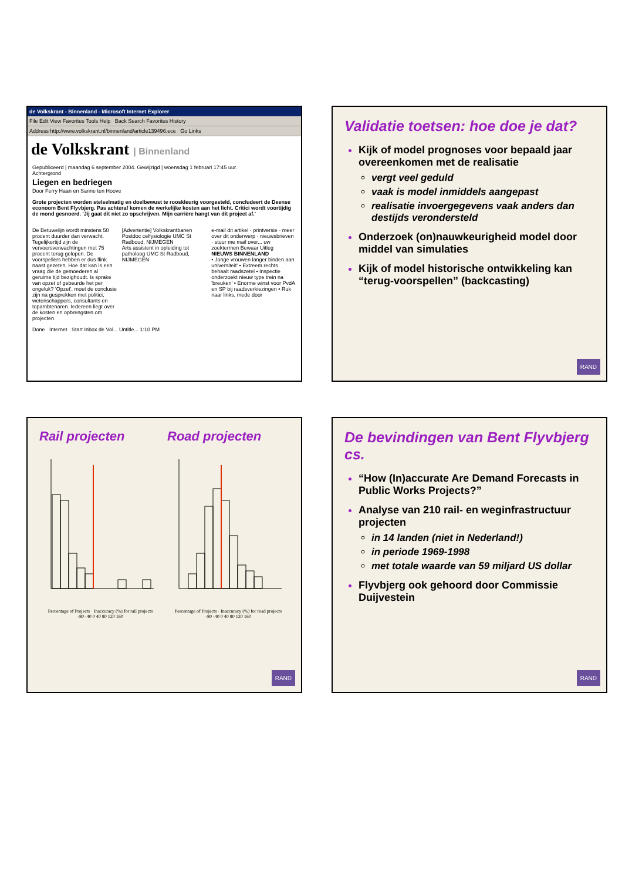de Volkskrant - Binnenland - Microsoft Internet Explorer
File Edit View Favorites Tools Help Back Search Favorites History
Address http://www.volkskrant.nl/binnenland/article139496.ece Go Links
de Volkskrant | Binnenland
Gepubliceerd | maandag 6 september 2004. Gewijzigd | woensdag 1 februari 17:45 uur.
Achtergrond
Liegen en bedriegen
Door Ferry Haan en Sanne ten Hoove
Grote projecten worden stelselmatig en doelbewust te rooskleurig voorgesteld, concludeert de Deense econoom Bent Flyvbjerg. Pas achteraf komen de werkelijke kosten aan het licht. Critici wordt voortijdig de mond gesnoerd. 'Jij gaat dit niet zo opschrijven. Mijn carrière hangt van dit project af.'
De Betuwelijn wordt minstens 50 procent duurder dan verwacht. Tegelijkertijd zijn de vervoersverwachtingen met 75 procent terug gelopen. De voorspellers hebben er dus flink naast gezeten. Hoe dat kan is een vraag die de gemoederen al geruime tijd bezighoudt. Is sprake van opzet of gebeurde het per ongeluk? 'Opzet', moet de conclusie zijn na gesprekken met politici, wetenschappers, consultants en topambtenaren. Iedereen liegt over de kosten en opbrengsten om projecten
[Advertentie] Volkskrantbanen
Postdoc celfysiologie UMC St Radboud, NIJMEGEN
Arts assistent in opleiding tot patholoog UMC St Radboud, NIJMEGEN
e-mail dit artikel · printversie · meer over dit onderwerp · nieuwsbrieven · stuur me mail over... uw zoektermen Bewaar Uitleg
NIEUWS BINNENLAND
• Jonge vrouwen langer binden aan universiteit' • Extreem rechts behaalt raadszetel • Inspectie onderzoekt nieuw type trein na 'breuken' • Enorme winst voor PvdA en SP bij raadsverkiezingen • Ruk naar links, mede door
Done Internet Start Inbox de Vol... Untitle... 1:10 PM
Validatie toetsen: hoe doe je dat?
Kijk of model prognoses voor bepaald jaar overeenkomen met de realisatie
vergt veel geduld
vaak is model inmiddels aangepast
realisatie invoergegevens vaak anders dan destijds verondersteld
Onderzoek (on)nauwkeurigheid model door middel van simulaties
Kijk of model historische ontwikkeling kan “terug-voorspellen” (backcasting)
RAND
Rail projecten
Percentage of Projects · Inaccuracy (%) for rail projects
-80 -40 0 40 80 120 160
Road projecten
Percentage of Projects · Inaccuracy (%) for road projects
-80 -40 0 40 80 120 160
RAND
De bevindingen van Bent Flyvbjerg cs.
“How (In)accurate Are Demand Forecasts in Public Works Projects?”
Analyse van 210 rail- en weginfrastructuur projecten
in 14 landen (niet in Nederland!)
in periode 1969-1998
met totale waarde van 59 miljard US dollar
Flyvbjerg ook gehoord door Commissie Duijvestein
RAND